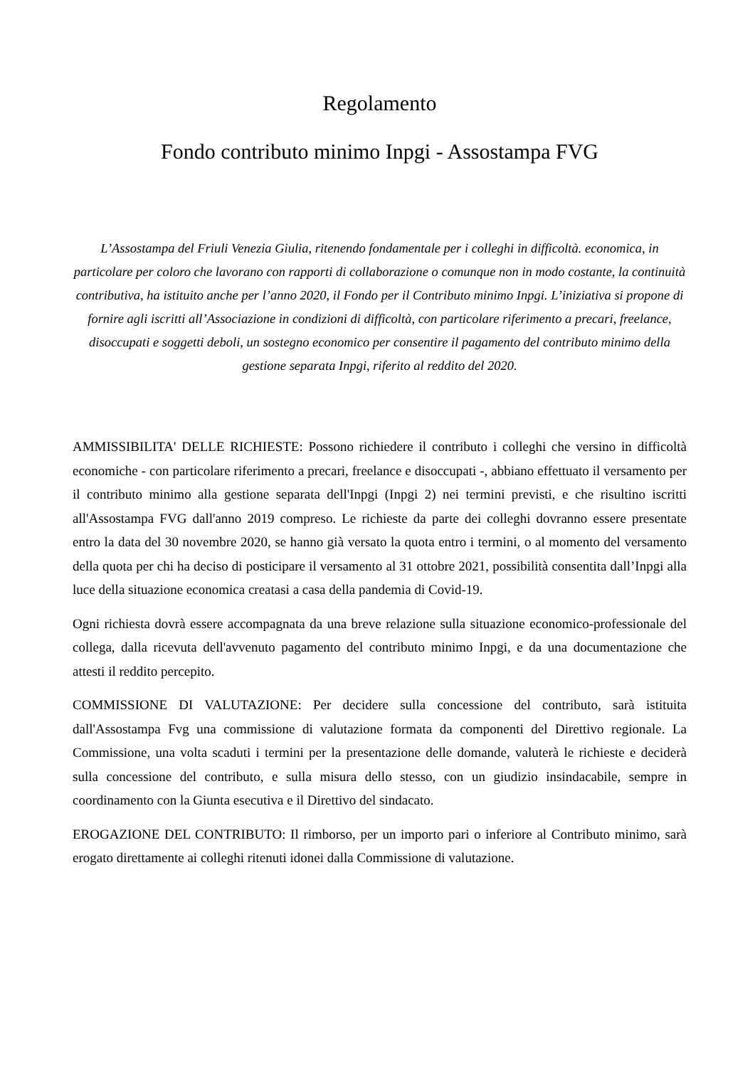Regolamento
Fondo contributo minimo Inpgi - Assostampa FVG
L’Assostampa del Friuli Venezia Giulia, ritenendo fondamentale per i colleghi in difficoltà. economica, in particolare per coloro che lavorano con rapporti di collaborazione o comunque non in modo costante, la continuità contributiva, ha istituito anche per l’anno 2020, il Fondo per il Contributo minimo Inpgi. L’iniziativa si propone di fornire agli iscritti all’Associazione in condizioni di difficoltà, con particolare riferimento a precari, freelance, disoccupati e soggetti deboli, un sostegno economico per consentire il pagamento del contributo minimo della gestione separata Inpgi, riferito al reddito del 2020.
AMMISSIBILITA' DELLE RICHIESTE: Possono richiedere il contributo i colleghi che versino in difficoltà economiche - con particolare riferimento a precari, freelance e disoccupati -, abbiano effettuato il versamento per il contributo minimo alla gestione separata dell'Inpgi (Inpgi 2) nei termini previsti, e che risultino iscritti all'Assostampa FVG dall'anno 2019 compreso. Le richieste da parte dei colleghi dovranno essere presentate entro la data del 30 novembre 2020, se hanno già versato la quota entro i termini, o al momento del versamento della quota per chi ha deciso di posticipare il versamento al 31 ottobre 2021, possibilità consentita dall’Inpgi alla luce della situazione economica creatasi a casa della pandemia di Covid-19.
Ogni richiesta dovrà essere accompagnata da una breve relazione sulla situazione economico-professionale del collega, dalla ricevuta dell'avvenuto pagamento del contributo minimo Inpgi, e da una documentazione che attesti il reddito percepito.
COMMISSIONE DI VALUTAZIONE: Per decidere sulla concessione del contributo, sarà istituita dall'Assostampa Fvg una commissione di valutazione formata da componenti del Direttivo regionale. La Commissione, una volta scaduti i termini per la presentazione delle domande, valuterà le richieste e deciderà sulla concessione del contributo, e sulla misura dello stesso, con un giudizio insindacabile, sempre in coordinamento con la Giunta esecutiva e il Direttivo del sindacato.
EROGAZIONE DEL CONTRIBUTO: Il rimborso, per un importo pari o inferiore al Contributo minimo, sarà erogato direttamente ai colleghi ritenuti idonei dalla Commissione di valutazione.